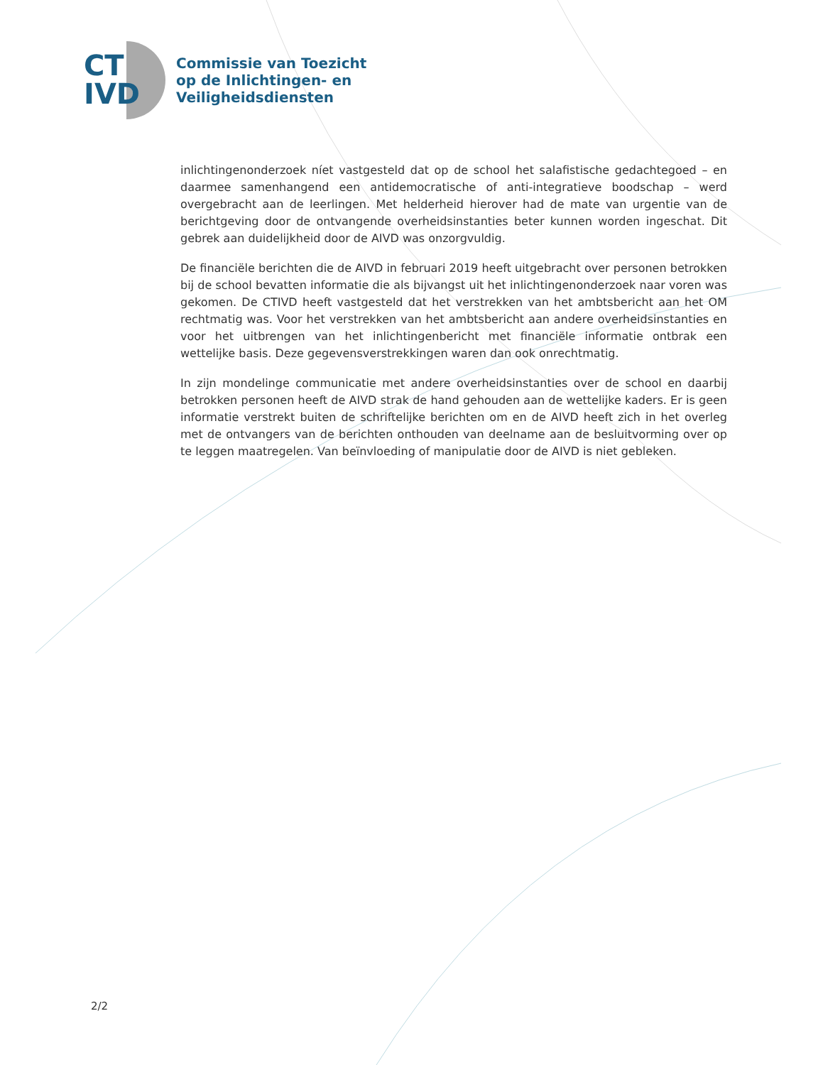CT
IVD
Commissie van Toezicht
op de Inlichtingen- en
Veiligheidsdiensten
inlichtingenonderzoek níet vastgesteld dat op de school het salafistische gedachtegoed – en daarmee samenhangend een antidemocratische of anti-integratieve boodschap – werd overgebracht aan de leerlingen. Met helderheid hierover had de mate van urgentie van de berichtgeving door de ontvangende overheidsinstanties beter kunnen worden ingeschat. Dit gebrek aan duidelijkheid door de AIVD was onzorgvuldig.
De financiële berichten die de AIVD in februari 2019 heeft uitgebracht over personen betrokken bij de school bevatten informatie die als bijvangst uit het inlichtingenonderzoek naar voren was gekomen. De CTIVD heeft vastgesteld dat het verstrekken van het ambtsbericht aan het OM rechtmatig was. Voor het verstrekken van het ambtsbericht aan andere overheidsinstanties en voor het uitbrengen van het inlichtingenbericht met financiële informatie ontbrak een wettelijke basis. Deze gegevensverstrekkingen waren dan ook onrechtmatig.
In zijn mondelinge communicatie met andere overheidsinstanties over de school en daarbij betrokken personen heeft de AIVD strak de hand gehouden aan de wettelijke kaders. Er is geen informatie verstrekt buiten de schriftelijke berichten om en de AIVD heeft zich in het overleg met de ontvangers van de berichten onthouden van deelname aan de besluitvorming over op te leggen maatregelen. Van beïnvloeding of manipulatie door de AIVD is niet gebleken.
2/2